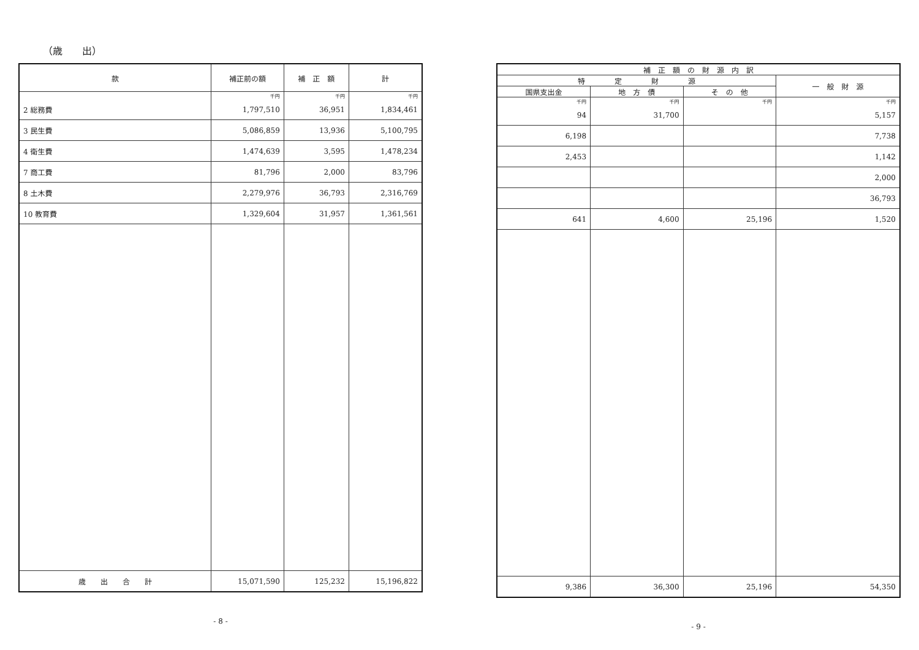（歳　　出）
| 款 | 補正前の額 | 補 正 額 | 計 |
| --- | --- | --- | --- |
| | 千円 | 千円 | 千円 |
| 2 総務費 | 1,797,510 | 36,951 | 1,834,461 |
| 3 民生費 | 5,086,859 | 13,936 | 5,100,795 |
| 4 衛生費 | 1,474,639 | 3,595 | 1,478,234 |
| 7 商工費 | 81,796 | 2,000 | 83,796 |
| 8 土木費 | 2,279,976 | 36,793 | 2,316,769 |
| 10 教育費 | 1,329,604 | 31,957 | 1,361,561 |
| 歳 出 合 計 | 15,071,590 | 125,232 | 15,196,822 |
- 8 -
| 補 正 額 の 財 源 内 訳 | | | |
| --- | --- | --- | --- |
| 特 定 財 源 | | | 一 般 財 源 |
| 国県支出金 | 地 方 債 | そ の 他 | |
| 千円 | 千円 | 千円 | 千円 |
| 94 | 31,700 | | 5,157 |
| 6,198 | | | 7,738 |
| 2,453 | | | 1,142 |
| | | | 2,000 |
| | | | 36,793 |
| 641 | 4,600 | 25,196 | 1,520 |
| 9,386 | 36,300 | 25,196 | 54,350 |
- 9 -